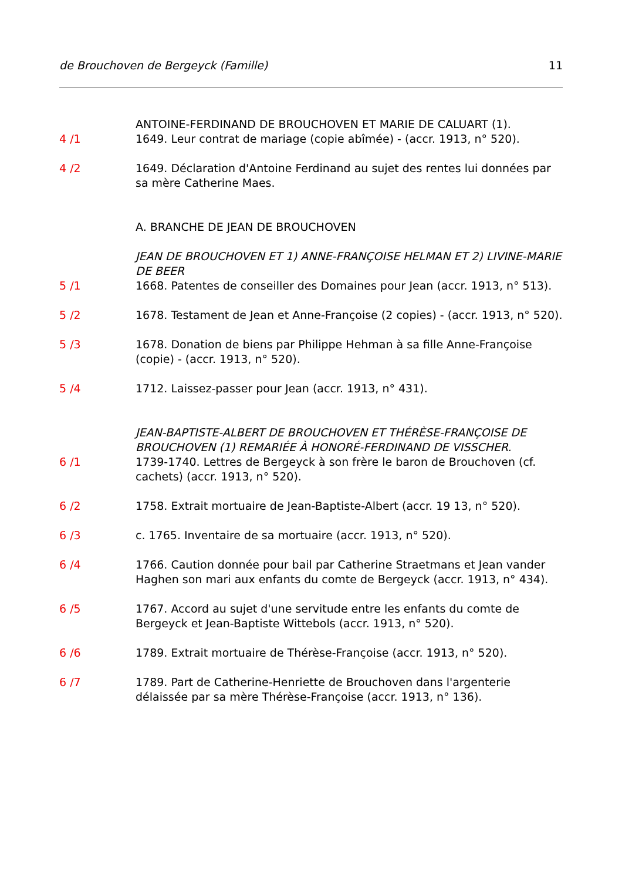de Brouchoven de Bergeyck (Famille) 11
ANTOINE-FERDINAND DE BROUCHOVEN ET MARIE DE CALUART (1).
4 /1 1649. Leur contrat de mariage (copie abîmée) - (accr. 1913, n° 520).
4 /2 1649. Déclaration d'Antoine Ferdinand au sujet des rentes lui données par sa mère Catherine Maes.
A. BRANCHE DE JEAN DE BROUCHOVEN
JEAN DE BROUCHOVEN ET 1) ANNE-FRANÇOISE HELMAN ET 2) LIVINE-MARIE DE BEER
5 /1 1668. Patentes de conseiller des Domaines pour Jean (accr. 1913, n° 513).
5 /2 1678. Testament de Jean et Anne-Françoise (2 copies) - (accr. 1913, n° 520).
5 /3 1678. Donation de biens par Philippe Hehman à sa fille Anne-Françoise (copie) - (accr. 1913, n° 520).
5 /4 1712. Laissez-passer pour Jean (accr. 1913, n° 431).
JEAN-BAPTISTE-ALBERT DE BROUCHOVEN ET THÉRÈSE-FRANÇOISE DE BROUCHOVEN (1) REMARIÉE À HONORÉ-FERDINAND DE VISSCHER.
6 /1 1739-1740. Lettres de Bergeyck à son frère le baron de Brouchoven (cf. cachets) (accr. 1913, n° 520).
6 /2 1758. Extrait mortuaire de Jean-Baptiste-Albert (accr. 19 13, n° 520).
6 /3 c. 1765. Inventaire de sa mortuaire (accr. 1913, n° 520).
6 /4 1766. Caution donnée pour bail par Catherine Straetmans et Jean vander Haghen son mari aux enfants du comte de Bergeyck (accr. 1913, n° 434).
6 /5 1767. Accord au sujet d'une servitude entre les enfants du comte de Bergeyck et Jean-Baptiste Wittebols (accr. 1913, n° 520).
6 /6 1789. Extrait mortuaire de Thérèse-Françoise (accr. 1913, n° 520).
6 /7 1789. Part de Catherine-Henriette de Brouchoven dans l'argenterie délaissée par sa mère Thérèse-Françoise (accr. 1913, n° 136).